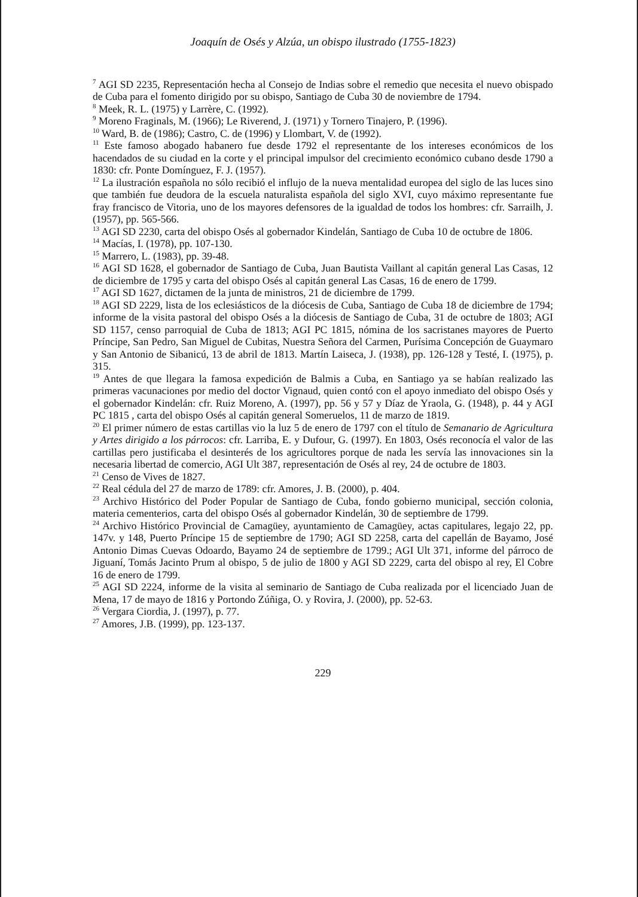Joaquín de Osés y Alzúa, un obispo ilustrado (1755-1823)
<sup>7</sup> AGI SD 2235, Representación hecha al Consejo de Indias sobre el remedio que necesita el nuevo obispado de Cuba para el fomento dirigido por su obispo, Santiago de Cuba 30 de noviembre de 1794.
<sup>8</sup> Meek, R. L. (1975) y Larrère, C. (1992).
<sup>9</sup> Moreno Fraginals, M. (1966); Le Riverend, J. (1971) y Tornero Tinajero, P. (1996).
<sup>10</sup> Ward, B. de (1986); Castro, C. de (1996) y Llombart, V. de (1992).
<sup>11</sup> Este famoso abogado habanero fue desde 1792 el representante de los intereses económicos de los hacendados de su ciudad en la corte y el principal impulsor del crecimiento económico cubano desde 1790 a 1830: cfr. Ponte Domínguez, F. J. (1957).
<sup>12</sup> La ilustración española no sólo recibió el influjo de la nueva mentalidad europea del siglo de las luces sino que también fue deudora de la escuela naturalista española del siglo XVI, cuyo máximo representante fue fray francisco de Vitoria, uno de los mayores defensores de la igualdad de todos los hombres: cfr. Sarrailh, J. (1957), pp. 565-566.
<sup>13</sup> AGI SD 2230, carta del obispo Osés al gobernador Kindelán, Santiago de Cuba 10 de octubre de 1806.
<sup>14</sup> Macías, I. (1978), pp. 107-130.
<sup>15</sup> Marrero, L. (1983), pp. 39-48.
<sup>16</sup> AGI SD 1628, el gobernador de Santiago de Cuba, Juan Bautista Vaillant al capitán general Las Casas, 12 de diciembre de 1795 y carta del obispo Osés al capitán general Las Casas, 16 de enero de 1799.
<sup>17</sup> AGI SD 1627, dictamen de la junta de ministros, 21 de diciembre de 1799.
<sup>18</sup> AGI SD 2229, lista de los eclesiásticos de la diócesis de Cuba, Santiago de Cuba 18 de diciembre de 1794; informe de la visita pastoral del obispo Osés a la diócesis de Santiago de Cuba, 31 de octubre de 1803; AGI SD 1157, censo parroquial de Cuba de 1813; AGI PC 1815, nómina de los sacristanes mayores de Puerto Príncipe, San Pedro, San Miguel de Cubitas, Nuestra Señora del Carmen, Purísima Concepción de Guaymaro y San Antonio de Sibanicú, 13 de abril de 1813. Martín Laiseca, J. (1938), pp. 126-128 y Testé, I. (1975), p. 315.
<sup>19</sup> Antes de que llegara la famosa expedición de Balmis a Cuba, en Santiago ya se habían realizado las primeras vacunaciones por medio del doctor Vignaud, quien contó con el apoyo inmediato del obispo Osés y el gobernador Kindelán: cfr. Ruiz Moreno, A. (1997), pp. 56 y 57 y Díaz de Yraola, G. (1948), p. 44 y AGI PC 1815 , carta del obispo Osés al capitán general Someruelos, 11 de marzo de 1819.
<sup>20</sup> El primer número de estas cartillas vio la luz 5 de enero de 1797 con el título de Semanario de Agricultura y Artes dirigido a los párrocos: cfr. Larriba, E. y Dufour, G. (1997). En 1803, Osés reconocía el valor de las cartillas pero justificaba el desinterés de los agricultores porque de nada les servía las innovaciones sin la necesaria libertad de comercio, AGI Ult 387, representación de Osés al rey, 24 de octubre de 1803.
<sup>21</sup> Censo de Vives de 1827.
<sup>22</sup> Real cédula del 27 de marzo de 1789: cfr. Amores, J. B. (2000), p. 404.
<sup>23</sup> Archivo Histórico del Poder Popular de Santiago de Cuba, fondo gobierno municipal, sección colonia, materia cementerios, carta del obispo Osés al gobernador Kindelán, 30 de septiembre de 1799.
<sup>24</sup> Archivo Histórico Provincial de Camagüey, ayuntamiento de Camagüey, actas capitulares, legajo 22, pp. 147v. y 148, Puerto Príncipe 15 de septiembre de 1790; AGI SD 2258, carta del capellán de Bayamo, José Antonio Dimas Cuevas Odoardo, Bayamo 24 de septiembre de 1799.; AGI Ult 371, informe del párroco de Jiguaní, Tomás Jacinto Prum al obispo, 5 de julio de 1800 y AGI SD 2229, carta del obispo al rey, El Cobre 16 de enero de 1799.
<sup>25</sup> AGI SD 2224, informe de la visita al seminario de Santiago de Cuba realizada por el licenciado Juan de Mena, 17 de mayo de 1816 y Portondo Zúñiga, O. y Rovira, J. (2000), pp. 52-63.
<sup>26</sup> Vergara Ciordia, J. (1997), p. 77.
<sup>27</sup> Amores, J.B. (1999), pp. 123-137.
229